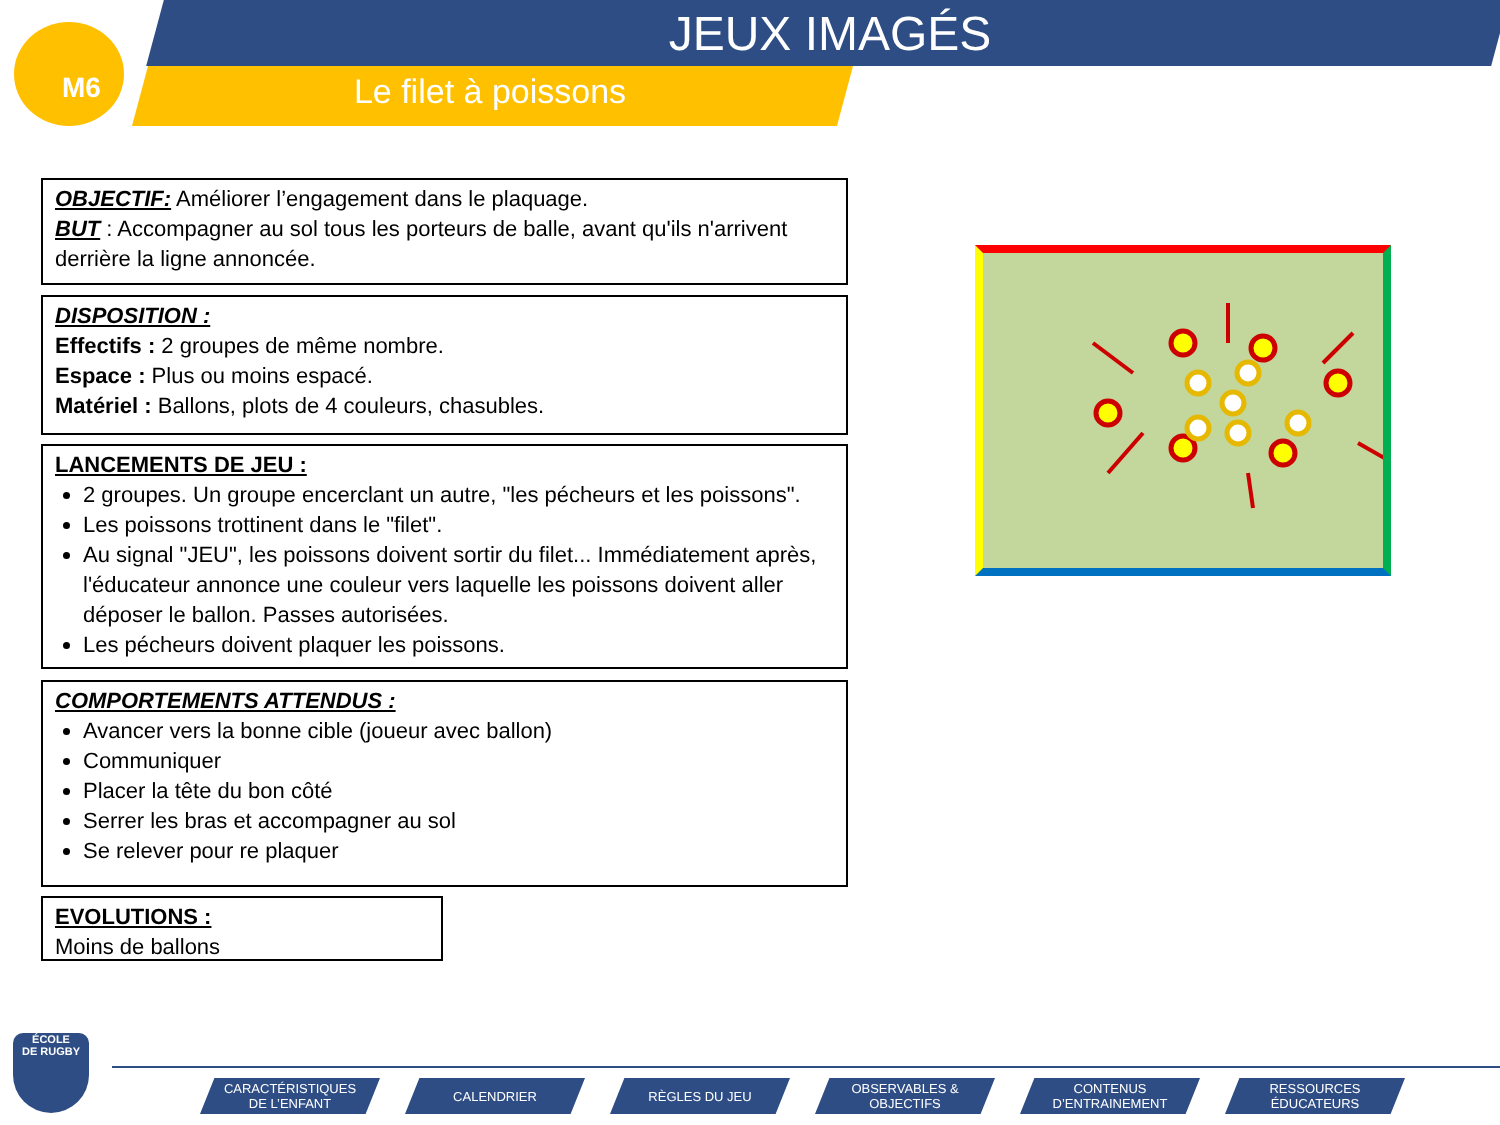M6 JEUX IMAGÉS
Le filet à poissons
OBJECTIF: Améliorer l’engagement dans le plaquage.
BUT : Accompagner au sol tous les porteurs de balle, avant qu'ils n'arrivent derrière la ligne annoncée.
DISPOSITION :
Effectifs : 2 groupes de même nombre.
Espace : Plus ou moins espacé.
Matériel : Ballons, plots de 4 couleurs, chasubles.
LANCEMENTS DE JEU :
2 groupes. Un groupe encerclant un autre, "les pécheurs et les poissons".
Les poissons trottinent dans le "filet".
Au signal "JEU", les poissons doivent sortir du filet... Immédiatement après, l'éducateur annonce une couleur vers laquelle les poissons doivent aller déposer le ballon. Passes autorisées.
Les pécheurs doivent plaquer les poissons.
COMPORTEMENTS ATTENDUS :
Avancer vers la bonne cible (joueur avec ballon)
Communiquer
Placer la tête du bon côté
Serrer les bras et accompagner au sol
Se relever pour re plaquer
EVOLUTIONS :
Moins de ballons
ÉCOLE
DE RUGBY
CARACTÉRISTIQUES
DE L’ENFANT
CALENDRIER RÈGLES DU JEU OBSERVABLES &
OBJECTIFS
CONTENUS
D’ENTRAINEMENT
RESSOURCES
ÉDUCATEURS